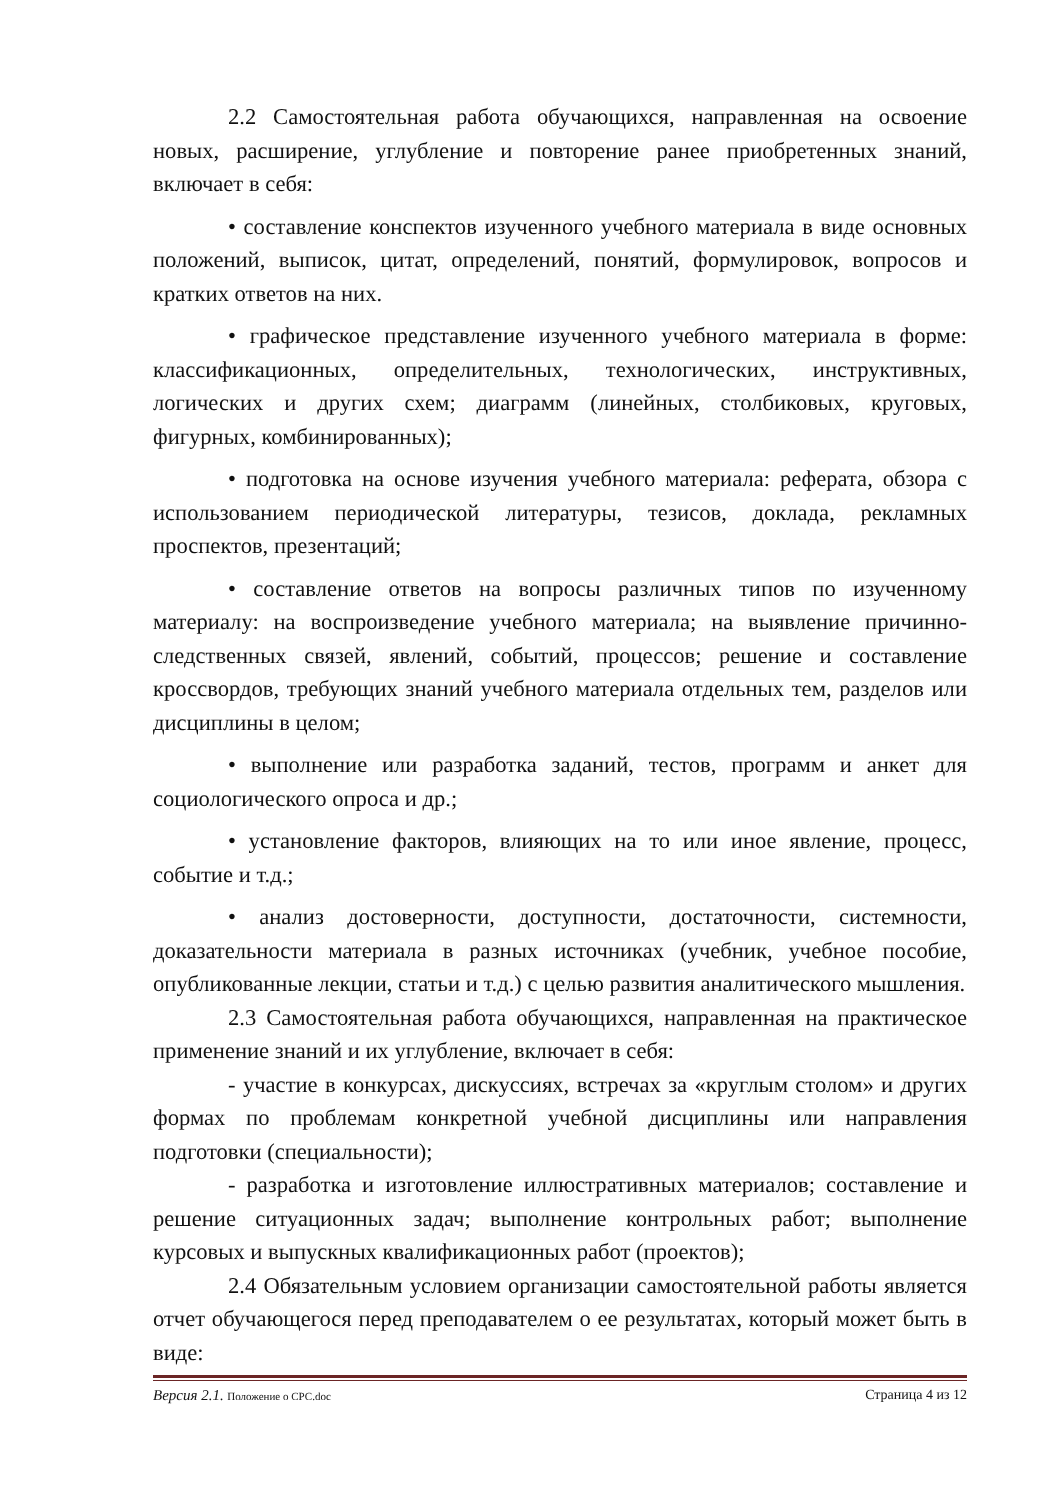2.2 Самостоятельная работа обучающихся, направленная на освоение новых, расширение, углубление и повторение ранее приобретенных знаний, включает в себя:
• составление конспектов изученного учебного материала в виде основных положений, выписок, цитат, определений, понятий, формулировок, вопросов и кратких ответов на них.
• графическое представление изученного учебного материала в форме: классификационных, определительных, технологических, инструктивных, логических и других схем; диаграмм (линейных, столбиковых, круговых, фигурных, комбинированных);
• подготовка на основе изучения учебного материала: реферата, обзора с использованием периодической литературы, тезисов, доклада, рекламных проспектов, презентаций;
• составление ответов на вопросы различных типов по изученному материалу: на воспроизведение учебного материала; на выявление причинно- следственных связей, явлений, событий, процессов; решение и составление кроссвордов, требующих знаний учебного материала отдельных тем, разделов или дисциплины в целом;
• выполнение или разработка заданий, тестов, программ и анкет для социологического опроса и др.;
• установление факторов, влияющих на то или иное явление, процесс, событие и т.д.;
• анализ достоверности, доступности, достаточности, системности, доказательности материала в разных источниках (учебник, учебное пособие, опубликованные лекции, статьи и т.д.) с целью развития аналитического мышления.
2.3 Самостоятельная работа обучающихся, направленная на практическое применение знаний и их углубление, включает в себя:
- участие в конкурсах, дискуссиях, встречах за «круглым столом» и других формах по проблемам конкретной учебной дисциплины или направления подготовки (специальности);
- разработка и изготовление иллюстративных материалов; составление и решение ситуационных задач; выполнение контрольных работ; выполнение курсовых и выпускных квалификационных работ (проектов);
2.4 Обязательным условием организации самостоятельной работы является отчет обучающегося перед преподавателем о ее результатах, который может быть в виде:
Версия 2.1. Положение о СРС.doc Страница 4 из 12